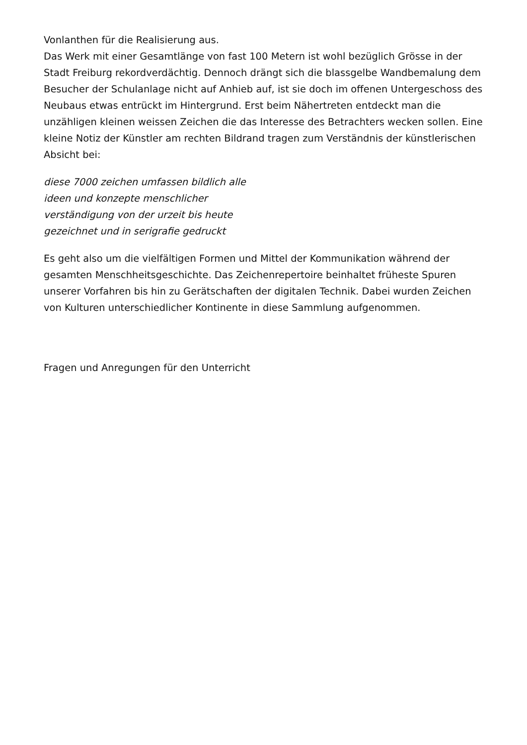Vonlanthen für die Realisierung aus.
Das Werk mit einer Gesamtlänge von fast 100 Metern ist wohl bezüglich Grösse in der Stadt Freiburg rekordverdächtig. Dennoch drängt sich die blassgelbe Wandbemalung dem Besucher der Schulanlage nicht auf Anhieb auf, ist sie doch im offenen Untergeschoss des Neubaus etwas entrückt im Hintergrund. Erst beim Nähertreten entdeckt man die unzähligen kleinen weissen Zeichen die das Interesse des Betrachters wecken sollen. Eine kleine Notiz der Künstler am rechten Bildrand tragen zum Verständnis der künstlerischen Absicht bei:
diese 7000 zeichen umfassen bildlich alle
ideen und konzepte menschlicher
verständigung von der urzeit bis heute
gezeichnet und in serigrafie gedruckt
Es geht also um die vielfältigen Formen und Mittel der Kommunikation während der gesamten Menschheitsgeschichte. Das Zeichenrepertoire beinhaltet früheste Spuren unserer Vorfahren bis hin zu Gerätschaften der digitalen Technik. Dabei wurden Zeichen von Kulturen unterschiedlicher Kontinente in diese Sammlung aufgenommen.
Fragen und Anregungen für den Unterricht